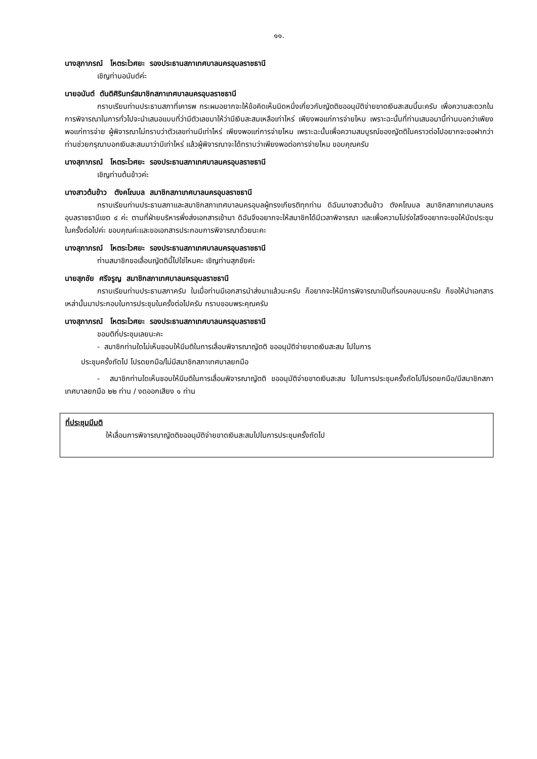๑๑.
นางสุภาภรณ์ โหตระไวศยะ รองประธานสภาเทศบาลนครอุบลราชธานี
เชิญท่านอนันต์ค่ะ
นายอนันต์ ตันติศิรินทร์สมาชิกสภาเทศบาลนครอุบลราชธานี
กราบเรียนท่านประธานสภาที่เคารพ กระผมอยากจะให้ข้อคิดเห็นนิดหนึ่งเกี่ยวกับญัตติขออนุมัติจ่ายขาดเงินสะสมนี้นะครับ เพื่อความสะดวกในการพิจารณาในการทั่วไปจะนำเสนอแบบที่ว่ามีตัวเลขมาให้ว่ามีเงินสะสมเหลือเท่าไหร่ เพียงพอแก่การจ่ายไหม เพราะฉะนั้นที่ท่านเสนอมานี้ท่านบอกว่าเพียงพอแก่การจ่าย ผู้พิจารณาไม่ทราบว่าตัวเลขท่านมีเท่าไหร่ เพียงพอแก่การจ่ายไหม เพราะฉะนั้นเพื่อความสมบูรณ์ของญัตติในคราวต่อไปอยากจะขอฝากว่าท่านช่วยกรุณาบอกเงินสะสมมาว่ามีเท่าไหร่ แล้วผู้พิจารณาจะได้ทราบว่าเพียงพอต่อการจ่ายไหม ขอบคุณครับ
นางสุภาภรณ์ โหตระไวศยะ รองประธานสภาเทศบาลนครอุบลราชธานี
เชิญท่านต้นข้าวค่ะ
นางสาวต้นข้าว ตังคโณบล สมาชิกสภาเทศบาลนครอุบลราชธานี
กราบเรียนท่านประธานสภาและสมาชิกสภาเทศบาลนครอุบลผู้ทรงเกียรติทุกท่าน ดิฉันนางสาวต้นข้าว ตังคโณบล สมาชิกสภาเทศบาลนครอุบลราชธานีเขต ๔ ค่ะ ตามที่ฝ่ายบริหารพึ่งส่งเอกสารเข้ามา ดิฉันจึงอยากจะให้สมาชิกได้มีเวลาพิจารณา และเพื่อความโปร่งใสจึงอยากจะขอให้นัดประชุมในครั้งต่อไปค่ะ ขอบคุณค่ะและขอเอกสารประกอบการพิจารณาด้วยนะคะ
นางสุภาภรณ์ โหตระไวศยะ รองประธานสภาเทศบาลนครอุบลราชธานี
ท่านสมาชิกขอเลื่อนญัตตินี้ไปใช่ไหมคะ เชิญท่านสุภชัยค่ะ
นายสุภชัย ศรีจรูญ สมาชิกสภาเทศบาลนครอุบลราชธานี
กราบเรียนท่านประธานสภาครับ ในเมื่อท่านมีเอกสารนำส่งมาแล้วนะครับ ก็อยากจะให้มีการพิจารณาเป็นที่รอบคอบนะครับ ก็ขอให้นำเอกสารเหล่านั้นมาประกอบในการประชุมในครั้งต่อไปครับ กราบขอบพระคุณครับ
นางสุภาภรณ์ โหตระไวศยะ รองประธานสภาเทศบาลนครอุบลราชธานี
ขอมติที่ประชุมเลยนะคะ
- สมาชิกท่านใดไม่เห็นชอบให้มีมติในการเลื่อนพิจารณาญัตติ ขออนุมัติจ่ายขาดเงินสะสม ไปในการ
ประชุมครั้งถัดไป โปรดยกมือ/ไม่มีสมาชิกสภาเทศบาลยกมือ
- สมาชิกท่านใดเห็นชอบให้มีมติในการเลื่อนพิจารณาญัตติ ขออนุมัติจ่ายขาดเงินสะสม ไปในการประชุมครั้งถัดไปโปรดยกมือ/มีสมาชิกสภาเทศบาลยกมือ ๒๒ ท่าน / งดออกเสียง ๑ ท่าน
ที่ประชุมมีมติ
ให้เลื่อนการพิจารณาญัตติขออนุมัติจ่ายขาดเงินสะสมไปในการประชุมครั้งถัดไป